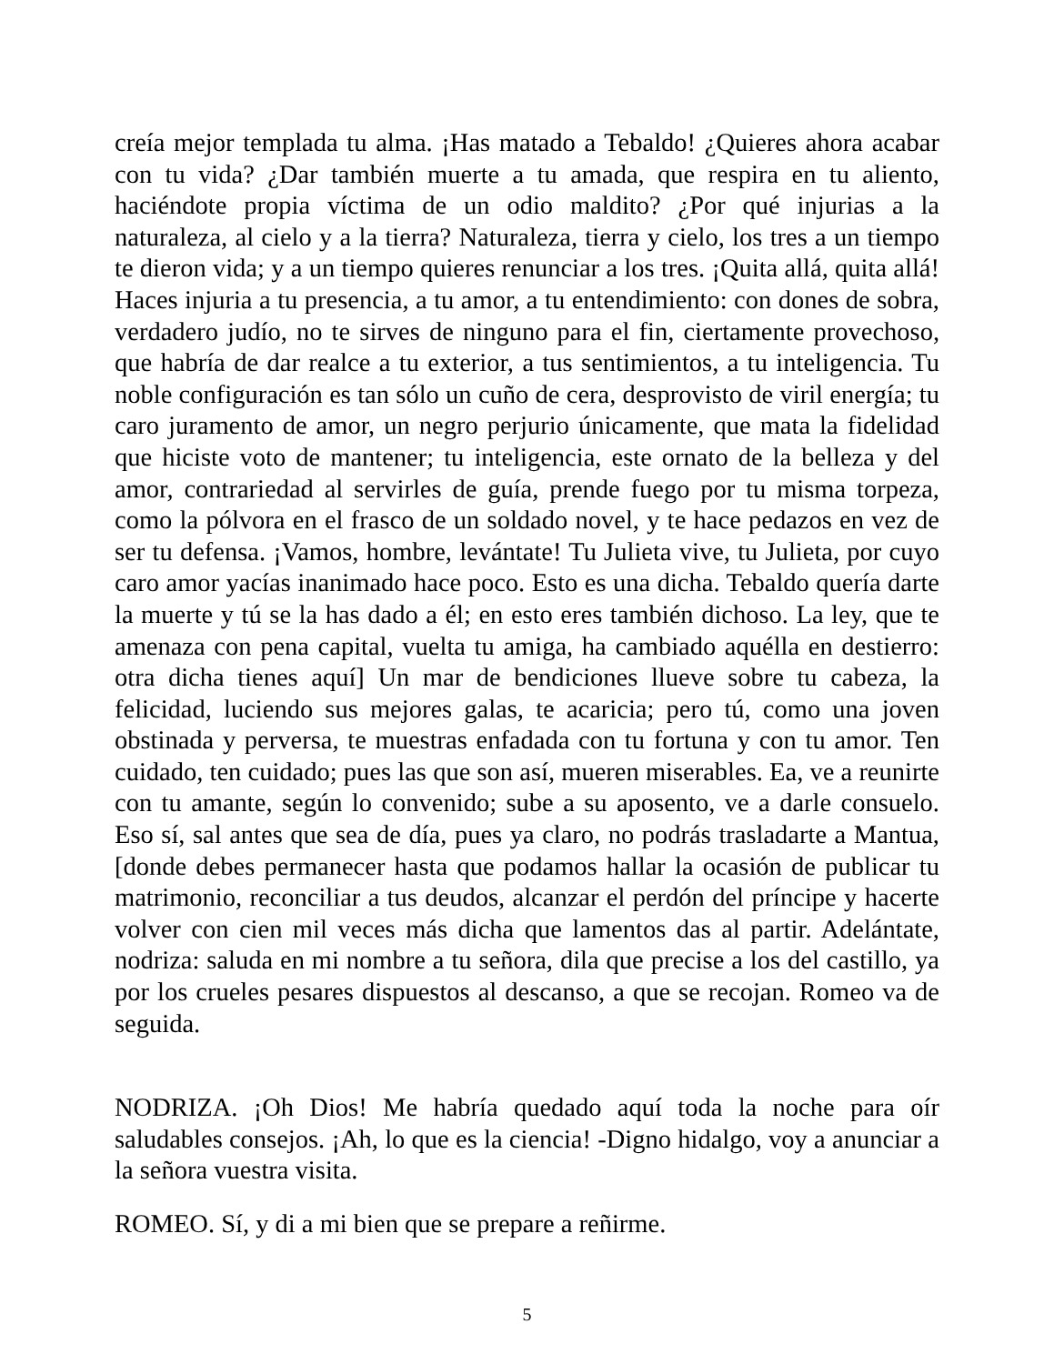creía mejor templada tu alma. ¡Has matado a Tebaldo! ¿Quieres ahora acabar con tu vida? ¿Dar también muerte a tu amada, que respira en tu aliento, haciéndote propia víctima de un odio maldito? ¿Por qué injurias a la naturaleza, al cielo y a la tierra? Naturaleza, tierra y cielo, los tres a un tiempo te dieron vida; y a un tiempo quieres renunciar a los tres. ¡Quita allá, quita allá! Haces injuria a tu presencia, a tu amor, a tu entendimiento: con dones de sobra, verdadero judío, no te sirves de ninguno para el fin, ciertamente provechoso, que habría de dar realce a tu exterior, a tus sentimientos, a tu inteligencia. Tu noble configuración es tan sólo un cuño de cera, desprovisto de viril energía; tu caro juramento de amor, un negro perjurio únicamente, que mata la fidelidad que hiciste voto de mantener; tu inteligencia, este ornato de la belleza y del amor, contrariedad al servirles de guía, prende fuego por tu misma torpeza, como la pólvora en el frasco de un soldado novel, y te hace pedazos en vez de ser tu defensa. ¡Vamos, hombre, levántate! Tu Julieta vive, tu Julieta, por cuyo caro amor yacías inanimado hace poco. Esto es una dicha. Tebaldo quería darte la muerte y tú se la has dado a él; en esto eres también dichoso. La ley, que te amenaza con pena capital, vuelta tu amiga, ha cambiado aquélla en destierro: otra dicha tienes aquí] Un mar de bendiciones llueve sobre tu cabeza, la felicidad, luciendo sus mejores galas, te acaricia; pero tú, como una joven obstinada y perversa, te muestras enfadada con tu fortuna y con tu amor. Ten cuidado, ten cuidado; pues las que son así, mueren miserables. Ea, ve a reunirte con tu amante, según lo convenido; sube a su aposento, ve a darle consuelo. Eso sí, sal antes que sea de día, pues ya claro, no podrás trasladarte a Mantua, [donde debes permanecer hasta que podamos hallar la ocasión de publicar tu matrimonio, reconciliar a tus deudos, alcanzar el perdón del príncipe y hacerte volver con cien mil veces más dicha que lamentos das al partir. Adelántate, nodriza: saluda en mi nombre a tu señora, dila que precise a los del castillo, ya por los crueles pesares dispuestos al descanso, a que se recojan. Romeo va de seguida.
NODRIZA. ¡Oh Dios! Me habría quedado aquí toda la noche para oír saludables consejos. ¡Ah, lo que es la ciencia! -Digno hidalgo, voy a anunciar a la señora vuestra visita.
ROMEO. Sí, y di a mi bien que se prepare a reñirme.
5